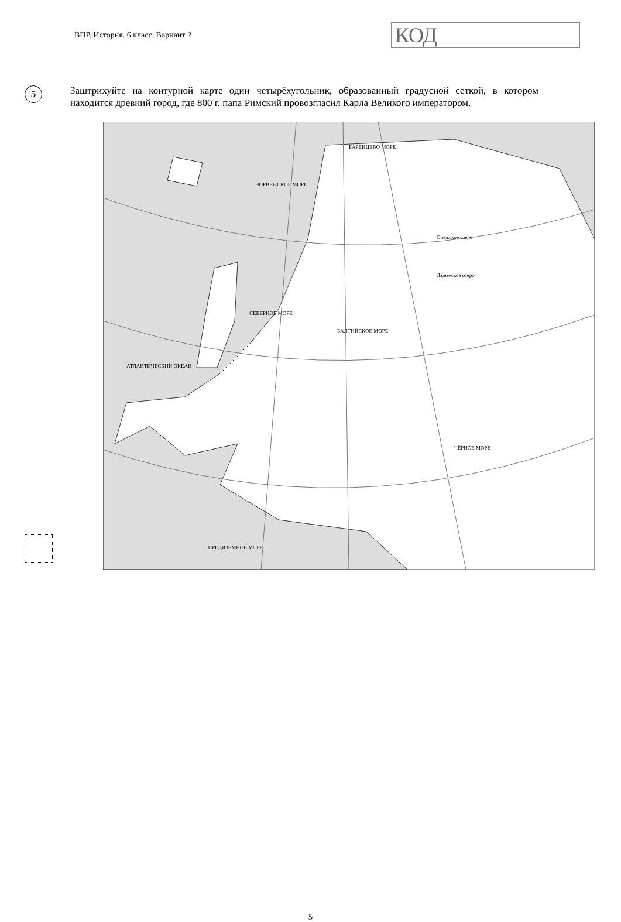ВПР. История. 6 класс. Вариант 2
КОД
5
Заштрихуйте на контурной карте один четырёхугольник, образованный градусной сеткой, в котором находится древний город, где 800 г. папа Римский провозгласил Карла Великого императором.
БАРЕНЦЕВО МОРЕ
НОРВЕЖСКОЕ МОРЕ
СЕВЕРНОЕ МОРЕ
БАЛТИЙСКОЕ МОРЕ
ЧЁРНОЕ МОРЕ
СРЕДИЗЕМНОЕ МОРЕ
АТЛАНТИЧЕСКИЙ ОКЕАН
Онежское озеро
Ладожское озеро
5